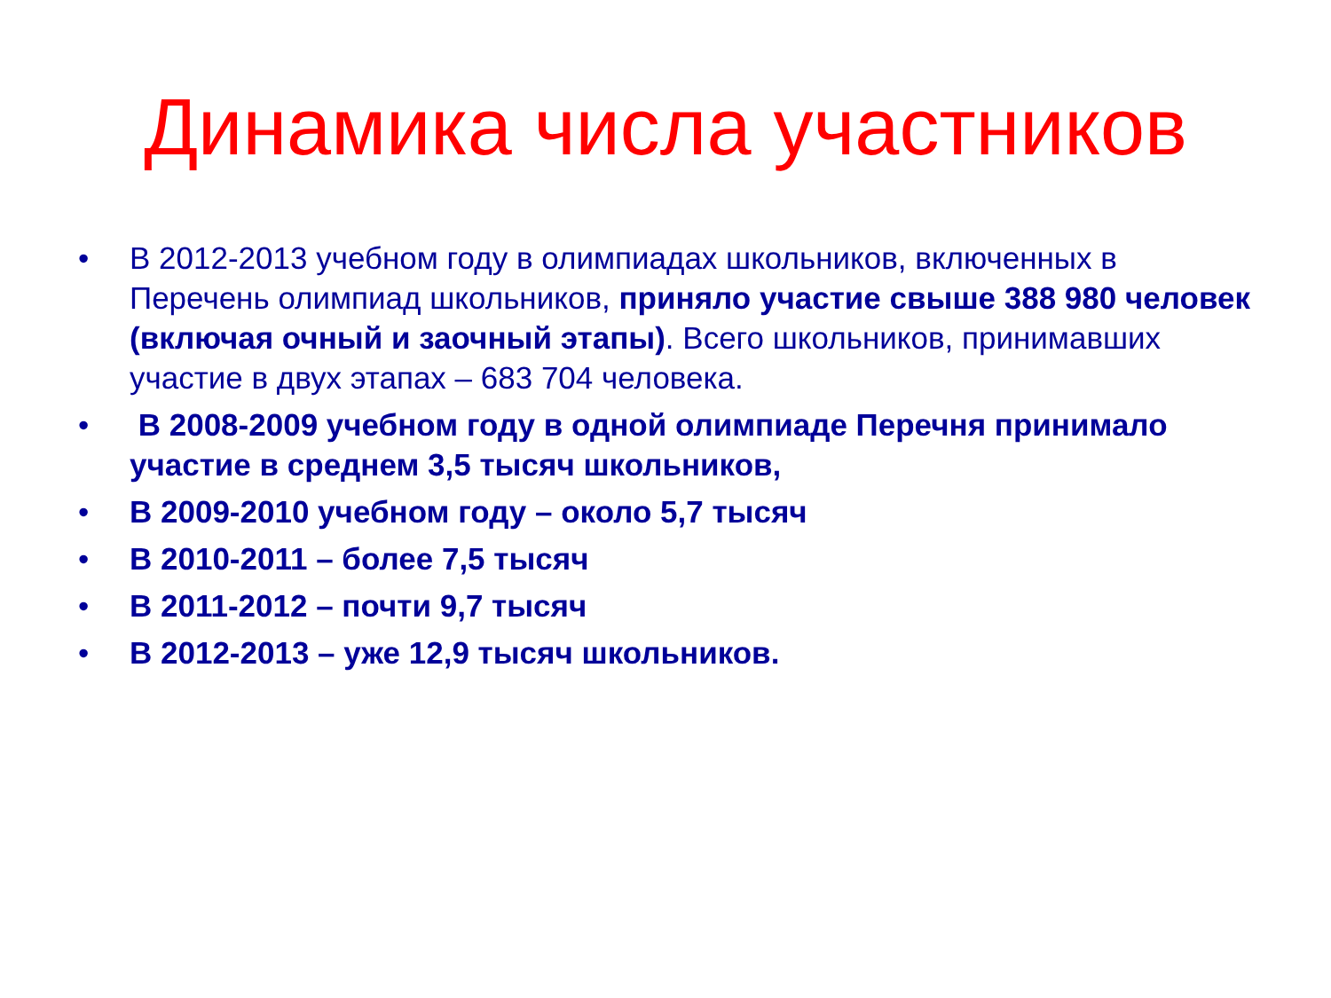Динамика числа участников
• В 2012-2013 учебном году в олимпиадах школьников, включенных в Перечень олимпиад школьников, приняло участие свыше 388 980 человек (включая очный и заочный этапы). Всего школьников, принимавших участие в двух этапах – 683 704 человека.
• В 2008-2009 учебном году в одной олимпиаде Перечня принимало участие в среднем 3,5 тысяч школьников,
• В 2009-2010 учебном году – около 5,7 тысяч
• В 2010-2011 – более 7,5 тысяч
• В 2011-2012 – почти 9,7 тысяч
• В 2012-2013 – уже 12,9 тысяч школьников.